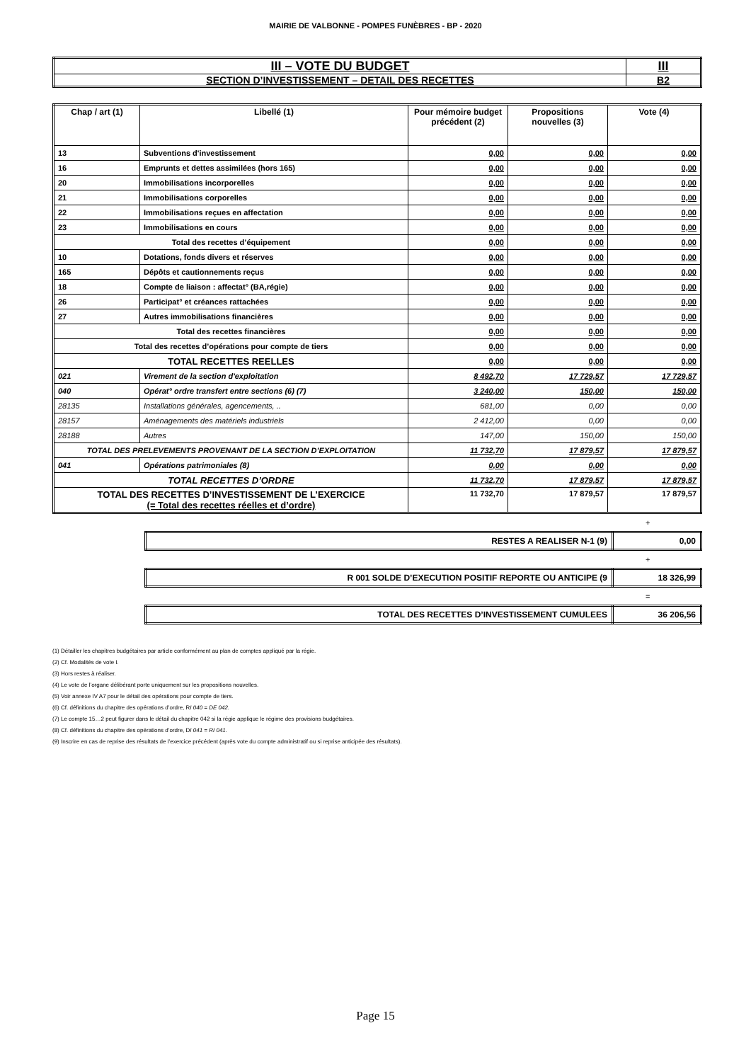MAIRIE DE VALBONNE - POMPES FUNÈBRES - BP - 2020
| III – VOTE DU BUDGET | III |
| SECTION D’INVESTISSEMENT – DETAIL DES RECETTES | B2 |
| Chap / art (1) | Libellé (1) | Pour mémoire budget précédent (2) | Propositions nouvelles (3) | Vote (4) |
| --- | --- | --- | --- | --- |
| 13 | Subventions d'investissement | 0,00 | 0,00 | 0,00 |
| 16 | Emprunts et dettes assimilées (hors 165) | 0,00 | 0,00 | 0,00 |
| 20 | Immobilisations incorporelles | 0,00 | 0,00 | 0,00 |
| 21 | Immobilisations corporelles | 0,00 | 0,00 | 0,00 |
| 22 | Immobilisations reçues en affectation | 0,00 | 0,00 | 0,00 |
| 23 | Immobilisations en cours | 0,00 | 0,00 | 0,00 |
| Total des recettes d’équipement | | 0,00 | 0,00 | 0,00 |
| 10 | Dotations, fonds divers et réserves | 0,00 | 0,00 | 0,00 |
| 165 | Dépôts et cautionnements reçus | 0,00 | 0,00 | 0,00 |
| 18 | Compte de liaison : affectat° (BA,régie) | 0,00 | 0,00 | 0,00 |
| 26 | Participat° et créances rattachées | 0,00 | 0,00 | 0,00 |
| 27 | Autres immobilisations financières | 0,00 | 0,00 | 0,00 |
| Total des recettes financières | | 0,00 | 0,00 | 0,00 |
| Total des recettes d’opérations pour compte de tiers | | 0,00 | 0,00 | 0,00 |
| TOTAL RECETTES REELLES | | 0,00 | 0,00 | 0,00 |
| 021 | Virement de la section d'exploitation | 8 492,70 | 17 729,57 | 17 729,57 |
| 040 | Opérat° ordre transfert entre sections (6) (7) | 3 240,00 | 150,00 | 150,00 |
| 28135 | Installations générales, agencements, .. | 681,00 | 0,00 | 0,00 |
| 28157 | Aménagements des matériels industriels | 2 412,00 | 0,00 | 0,00 |
| 28188 | Autres | 147,00 | 150,00 | 150,00 |
| TOTAL DES PRELEVEMENTS PROVENANT DE LA SECTION D’EXPLOITATION | | 11 732,70 | 17 879,57 | 17 879,57 |
| 041 | Opérations patrimoniales (8) | 0,00 | 0,00 | 0,00 |
| TOTAL RECETTES D’ORDRE | | 11 732,70 | 17 879,57 | 17 879,57 |
| TOTAL DES RECETTES D’INVESTISSEMENT DE L’EXERCICE (= Total des recettes réelles et d’ordre) | | 11 732,70 | 17 879,57 | 17 879,57 |
+
| RESTES A REALISER N-1 (9) | 0,00 |
+
| R 001 SOLDE D’EXECUTION POSITIF REPORTE OU ANTICIPE (9 | 18 326,99 |
=
| TOTAL DES RECETTES D’INVESTISSEMENT CUMULEES | 36 206,56 |
(1) Détailler les chapitres budgétaires par article conformément au plan de comptes appliqué par la régie.
(2) Cf. Modalités de vote I.
(3) Hors restes à réaliser.
(4) Le vote de l’organe délibérant porte uniquement sur les propositions nouvelles.
(5) Voir annexe IV A7 pour le détail des opérations pour compte de tiers.
(6) Cf. définitions du chapitre des opérations d’ordre, RI 040 = DE 042.
(7) Le compte 15…2 peut figurer dans le détail du chapitre 042 si la régie applique le régime des provisions budgétaires.
(8) Cf. définitions du chapitre des opérations d’ordre, DI 041 = RI 041.
(9) Inscrire en cas de reprise des résultats de l’exercice précédent (après vote du compte administratif ou si reprise anticipée des résultats).
Page 15